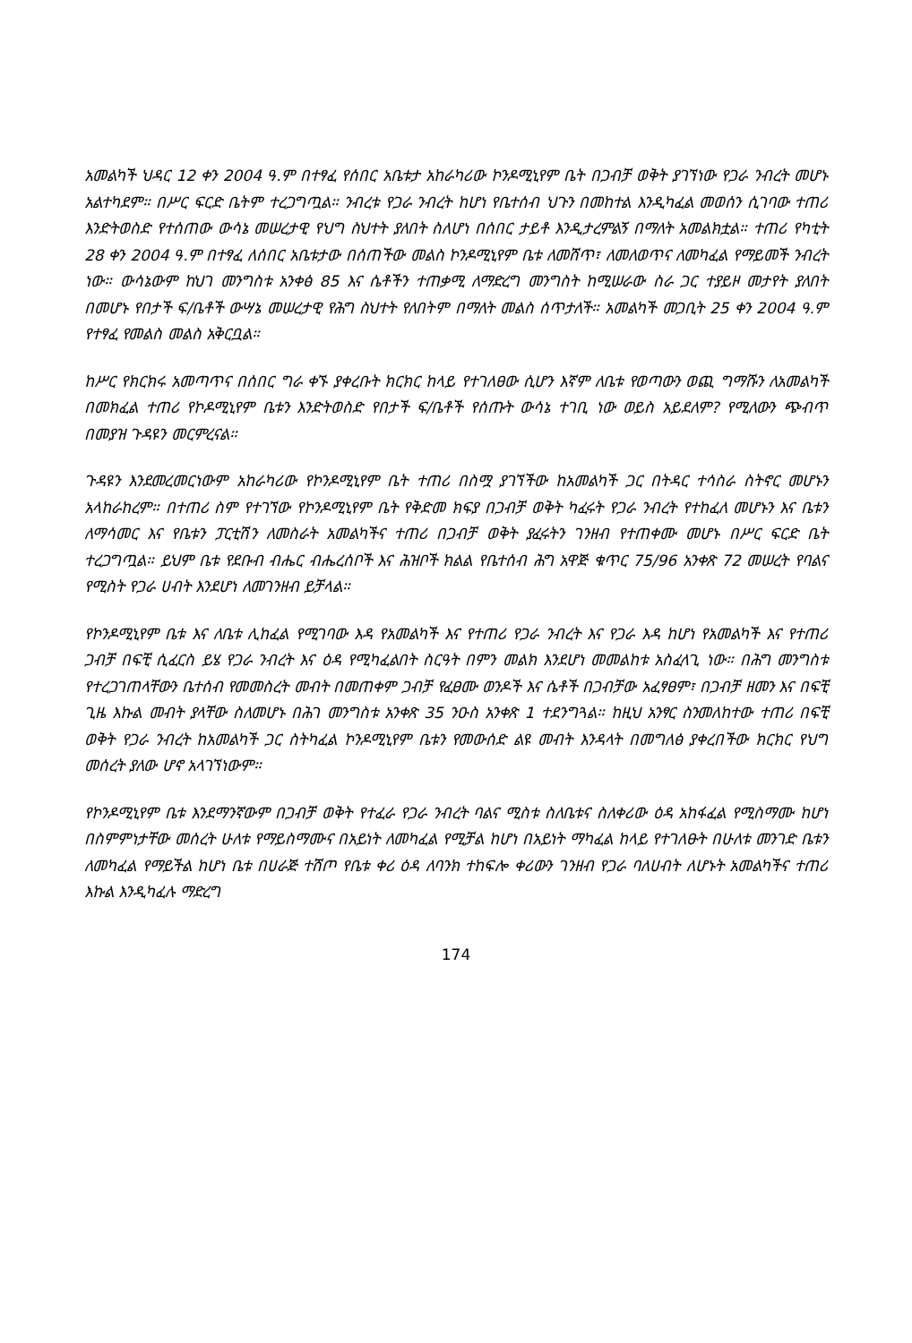አመልካች ህዳር 12 ቀን 2004 ዓ.ም በተፃፈ የሰበር አቤቱታ አከራካሪው ኮንዶሚኒየም ቤት በጋብቻ ወቅት ያገኘነው የጋራ ንብረት መሆኑ አልተካደም። በሥር ፍርድ ቤትም ተረጋግጧል። ንብረቱ የጋራ ንብረት ከሆነ የቤተሰብ ህጉን በመከተል እንዲካፈል መወሰን ሲገባው ተጠሪ እንድትወስድ የተሰጠው ውሳኔ መሠረታዊ የህግ ስህተት ያለበት ስለሆነ በሰበር ታይቶ እንዲታረምልኝ በማለት አመልክቷል። ተጠሪ የካቲት 28 ቀን 2004 ዓ.ም በተፃፈ ለሰበር አቤቱታው በሰጠችው መልስ ኮንዶሚኒየም ቤቱ ለመሸጥ፣ ለመለወጥና ለመካፈል የማይመች ንብረት ነው። ውሳኔውም ከህገ መንግስቱ አንቀፅ 85 እና ሴቶችን ተጠቃሚ ለማድረግ መንግስት ከሚሠራው ስራ ጋር ተያይዞ መታየት ያለበት በመሆኑ የበታች ፍ/ቤቶች ውሣኔ መሠረታዊ የሕግ ስህተት የለበትም በማለት መልስ ሰጥታለች። አመልካች መጋቢት 25 ቀን 2004 ዓ.ም የተፃፈ የመልስ መልስ አቅርቧል።
ከሥር የክርክሩ አመጣጥና በሰበር ግራ ቀኙ ያቀረቡት ክርክር ከላይ የተገለፀው ሲሆን እኛም ለቤቱ የወጣውን ወጪ ግማሹን ለአመልካች በመክፈል ተጠሪ የኮዶሚኒየም ቤቱን እንድትወስድ የበታች ፍ/ቤቶች የሰጡት ውሳኔ ተገቢ ነው ወይስ አይደለም? የሚለውን ጭብጥ በመያዝ ጉዳዩን መርምረናል።
ጉዳዩን እንደመረመርነውም አከራካሪው የኮንዶሚኒየም ቤት ተጠሪ በስሟ ያገኘችው ከአመልካች ጋር በትዳር ተሳስራ ስትኖር መሆኑን አላከራከረም። በተጠሪ ስም የተገኘው የኮንዶሚኒየም ቤት የቅድመ ክፍያ በጋብቻ ወቅት ካፈሩት የጋራ ንብረት የተከፈለ መሆኑን እና ቤቱን ለማሳመር እና የቤቱን ፓርቲሽን ለመስራት አመልካችና ተጠሪ በጋብቻ ወቅት ያፈሩትን ገንዘብ የተጠቀሙ መሆኑ በሥር ፍርድ ቤት ተረጋግጧል። ይህም ቤቱ የደቡብ ብሔር ብሔረሰቦች እና ሕዝቦች ክልል የቤተሰብ ሕግ አዋጅ ቁጥር 75/96 አንቀጽ 72 መሠረት የባልና የሚስት የጋራ ሀብት እንደሆነ ለመገንዘብ ይቻላል።
የኮንዶሚኒየም ቤቱ እና ለቤቱ ሊከፈል የሚገባው እዳ የአመልካች እና የተጠሪ የጋራ ንብረት እና የጋራ እዳ ከሆነ የአመልካች እና የተጠሪ ጋብቻ በፍቺ ሲፈርስ ይሄ የጋራ ንብረት እና ዕዳ የሚካፈልበት ስርዓት በምን መልክ እንደሆነ መመልከቱ አስፈላጊ ነው። በሕግ መንግስቱ የተረጋገጠላቸውን ቤተሰብ የመመስረት መብት በመጠቀም ጋብቻ የፈፀሙ ወንዶች እና ሴቶች በጋብቻው አፈፃፀም፣ በጋብቻ ዘመን እና በፍቺ ጊዜ እኩል መብት ያላቸው ስለመሆኑ በሕገ መንግስቱ አንቀጽ 35 ንዑስ አንቀጽ 1 ተደንግጓል። ከዚህ አንፃር ስንመለከተው ተጠሪ በፍቺ ወቅት የጋራ ንብረት ከአመልካች ጋር ስትካፈል ኮንዶሚኒየም ቤቱን የመውሰድ ልዩ መብት እንዳላት በመግለፅ ያቀረበችው ክርክር የህግ መሰረት ያለው ሆኖ አላገኘነውም።
የኮንዶሚኒየም ቤቱ እንደማንኛውም በጋብቻ ወቅት የተፈራ የጋራ ንብረት ባልና ሚስቱ ስለቤቱና ስለቀሪው ዕዳ አከፋፈል የሚስማሙ ከሆነ በስምምነታቸው መሰረት ሁለቱ የማይስማሙና በአይነት ለመካፈል የሚቻል ከሆነ በአይነት ማካፈል ከላይ የተገለፁት በሁለቱ መንገድ ቤቱን ለመካፈል የማይችል ከሆነ ቤቱ በሀራጅ ተሸጦ የቤቱ ቀሪ ዕዳ ለባንክ ተከፍሎ ቀሪውን ገንዘብ የጋራ ባለሀብት ለሆኑት አመልካችና ተጠሪ እኩል እንዲካፈሉ ማድረግ
174